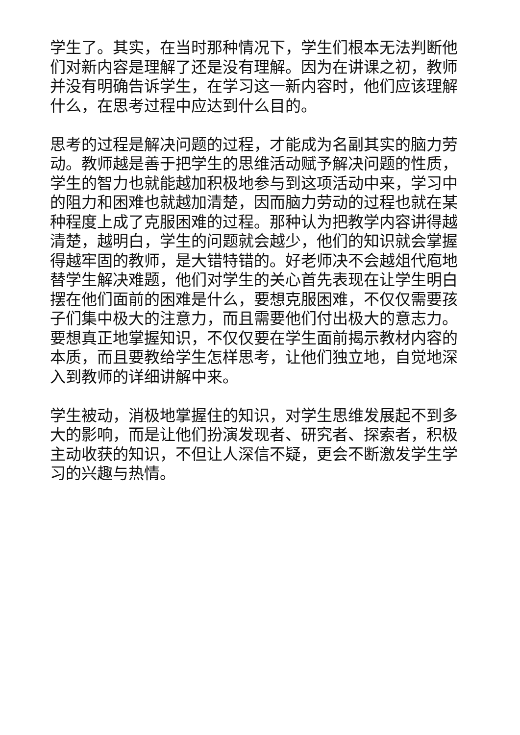学生了。其实，在当时那种情况下，学生们根本无法判断他们对新内容是理解了还是没有理解。因为在讲课之初，教师并没有明确告诉学生，在学习这一新内容时，他们应该理解什么，在思考过程中应达到什么目的。
思考的过程是解决问题的过程，才能成为名副其实的脑力劳动。教师越是善于把学生的思维活动赋予解决问题的性质，学生的智力也就能越加积极地参与到这项活动中来，学习中的阻力和困难也就越加清楚，因而脑力劳动的过程也就在某种程度上成了克服困难的过程。那种认为把教学内容讲得越清楚，越明白，学生的问题就会越少，他们的知识就会掌握得越牢固的教师，是大错特错的。好老师决不会越俎代庖地替学生解决难题，他们对学生的关心首先表现在让学生明白摆在他们面前的困难是什么，要想克服困难，不仅仅需要孩子们集中极大的注意力，而且需要他们付出极大的意志力。要想真正地掌握知识，不仅仅要在学生面前揭示教材内容的本质，而且要教给学生怎样思考，让他们独立地，自觉地深入到教师的详细讲解中来。
学生被动，消极地掌握住的知识，对学生思维发展起不到多大的影响，而是让他们扮演发现者、研究者、探索者，积极主动收获的知识，不但让人深信不疑，更会不断激发学生学习的兴趣与热情。